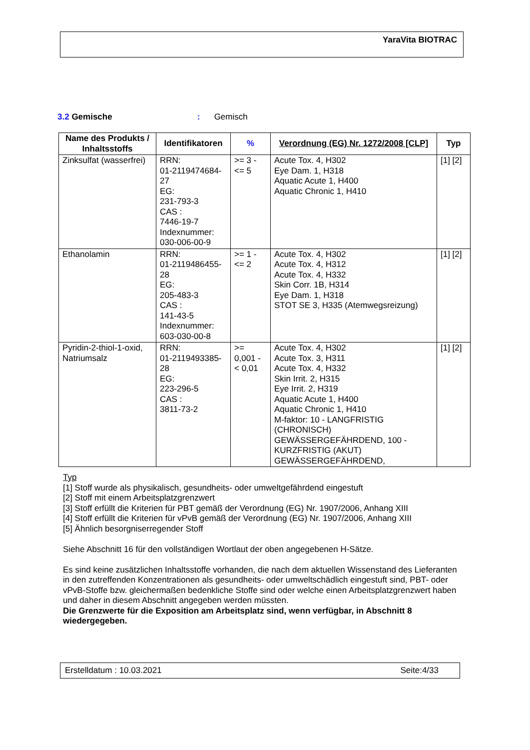YaraVita BIOTRAC
3.2 Gemische : Gemisch
| Name des Produkts / Inhaltsstoffs | Identifikatoren | % | Verordnung (EG) Nr. 1272/2008 [CLP] | Typ |
| --- | --- | --- | --- | --- |
| Zinksulfat (wasserfrei) | RRN: 01-2119474684-27 EG: 231-793-3 CAS : 7446-19-7 Indexnummer: 030-006-00-9 | >= 3 - <= 5 | Acute Tox. 4, H302 Eye Dam. 1, H318 Aquatic Acute 1, H400 Aquatic Chronic 1, H410 | [1] [2] |
| Ethanolamin | RRN: 01-2119486455-28 EG: 205-483-3 CAS : 141-43-5 Indexnummer: 603-030-00-8 | >= 1 - <= 2 | Acute Tox. 4, H302 Acute Tox. 4, H312 Acute Tox. 4, H332 Skin Corr. 1B, H314 Eye Dam. 1, H318 STOT SE 3, H335 (Atemwegsreizung) | [1] [2] |
| Pyridin-2-thiol-1-oxid, Natriumsalz | RRN: 01-2119493385-28 EG: 223-296-5 CAS : 3811-73-2 | >= 0,001 - < 0,01 | Acute Tox. 4, H302 Acute Tox. 3, H311 Acute Tox. 4, H332 Skin Irrit. 2, H315 Eye Irrit. 2, H319 Aquatic Acute 1, H400 Aquatic Chronic 1, H410 M-faktor: 10 - LANGFRISTIG (CHRONISCH) GEWÄSSERGEFÄHRDEND, 100 - KURZFRISTIG (AKUT) GEWÄSSERGEFÄHRDEND, | [1] [2] |
Typ
[1] Stoff wurde als physikalisch, gesundheits- oder umweltgefährdend eingestuft
[2] Stoff mit einem Arbeitsplatzgrenzwert
[3] Stoff erfüllt die Kriterien für PBT gemäß der Verordnung (EG) Nr. 1907/2006, Anhang XIII
[4] Stoff erfüllt die Kriterien für vPvB gemäß der Verordnung (EG) Nr. 1907/2006, Anhang XIII
[5] Ähnlich besorgniserregender Stoff
Siehe Abschnitt 16 für den vollständigen Wortlaut der oben angegebenen H-Sätze.
Es sind keine zusätzlichen Inhaltsstoffe vorhanden, die nach dem aktuellen Wissenstand des Lieferanten in den zutreffenden Konzentrationen als gesundheits- oder umweltschädlich eingestuft sind, PBT- oder vPvB-Stoffe bzw. gleichermaßen bedenkliche Stoffe sind oder welche einen Arbeitsplatzgrenzwert haben und daher in diesem Abschnitt angegeben werden müssten.
Die Grenzwerte für die Exposition am Arbeitsplatz sind, wenn verfügbar, in Abschnitt 8 wiedergegeben.
Erstelldatum : 10.03.2021 Seite:4/33